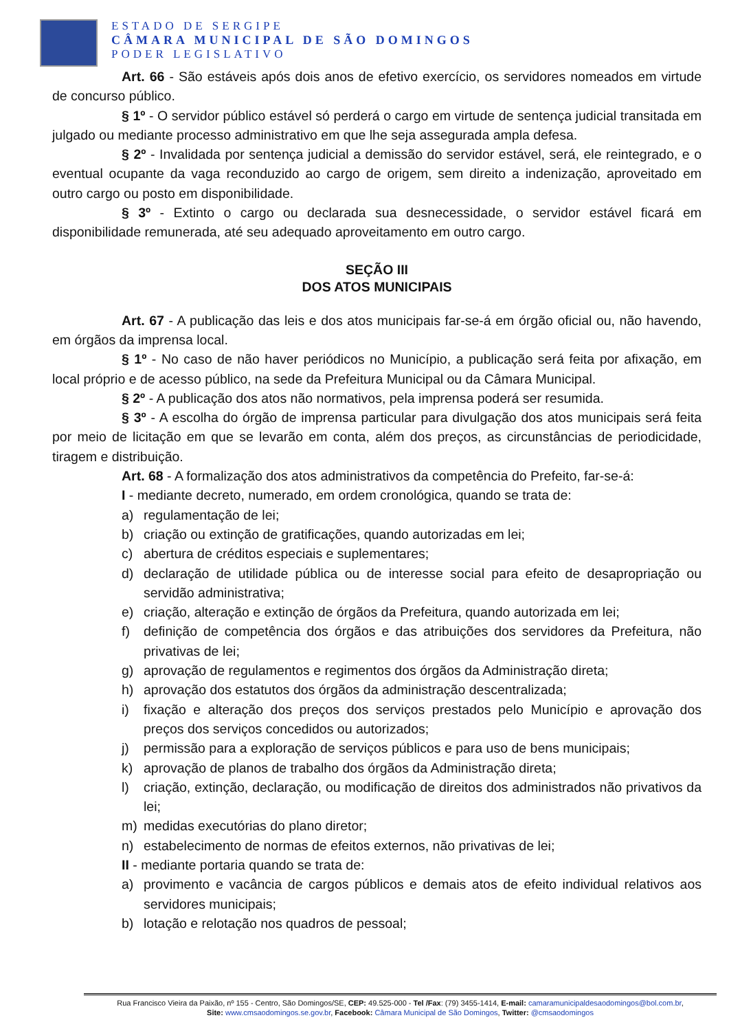ESTADO DE SERGIPE
CÂMARA MUNICIPAL DE SÃO DOMINGOS
PODER LEGISLATIVO
Art. 66 - São estáveis após dois anos de efetivo exercício, os servidores nomeados em virtude de concurso público.
§ 1º - O servidor público estável só perderá o cargo em virtude de sentença judicial transitada em julgado ou mediante processo administrativo em que lhe seja assegurada ampla defesa.
§ 2º - Invalidada por sentença judicial a demissão do servidor estável, será, ele reintegrado, e o eventual ocupante da vaga reconduzido ao cargo de origem, sem direito a indenização, aproveitado em outro cargo ou posto em disponibilidade.
§ 3º - Extinto o cargo ou declarada sua desnecessidade, o servidor estável ficará em disponibilidade remunerada, até seu adequado aproveitamento em outro cargo.
SEÇÃO III
DOS ATOS MUNICIPAIS
Art. 67 - A publicação das leis e dos atos municipais far-se-á em órgão oficial ou, não havendo, em órgãos da imprensa local.
§ 1º - No caso de não haver periódicos no Município, a publicação será feita por afixação, em local próprio e de acesso público, na sede da Prefeitura Municipal ou da Câmara Municipal.
§ 2º - A publicação dos atos não normativos, pela imprensa poderá ser resumida.
§ 3º - A escolha do órgão de imprensa particular para divulgação dos atos municipais será feita por meio de licitação em que se levarão em conta, além dos preços, as circunstâncias de periodicidade, tiragem e distribuição.
Art. 68 - A formalização dos atos administrativos da competência do Prefeito, far-se-á:
I - mediante decreto, numerado, em ordem cronológica, quando se trata de:
a) regulamentação de lei;
b) criação ou extinção de gratificações, quando autorizadas em lei;
c) abertura de créditos especiais e suplementares;
d) declaração de utilidade pública ou de interesse social para efeito de desapropriação ou servidão administrativa;
e) criação, alteração e extinção de órgãos da Prefeitura, quando autorizada em lei;
f) definição de competência dos órgãos e das atribuições dos servidores da Prefeitura, não privativas de lei;
g) aprovação de regulamentos e regimentos dos órgãos da Administração direta;
h) aprovação dos estatutos dos órgãos da administração descentralizada;
i) fixação e alteração dos preços dos serviços prestados pelo Município e aprovação dos preços dos serviços concedidos ou autorizados;
j) permissão para a exploração de serviços públicos e para uso de bens municipais;
k) aprovação de planos de trabalho dos órgãos da Administração direta;
l) criação, extinção, declaração, ou modificação de direitos dos administrados não privativos da lei;
m) medidas executórias do plano diretor;
n) estabelecimento de normas de efeitos externos, não privativas de lei;
II - mediante portaria quando se trata de:
a) provimento e vacância de cargos públicos e demais atos de efeito individual relativos aos servidores municipais;
b) lotação e relotação nos quadros de pessoal;
Rua Francisco Vieira da Paixão, nº 155 - Centro, São Domingos/SE, CEP: 49.525-000 - Tel /Fax: (79) 3455-1414, E-mail: camaramunicipaldesaodomingos@bol.com.br,
Site: www.cmsaodomingos.se.gov.br, Facebook: Câmara Municipal de São Domingos, Twitter: @cmsaodomingos